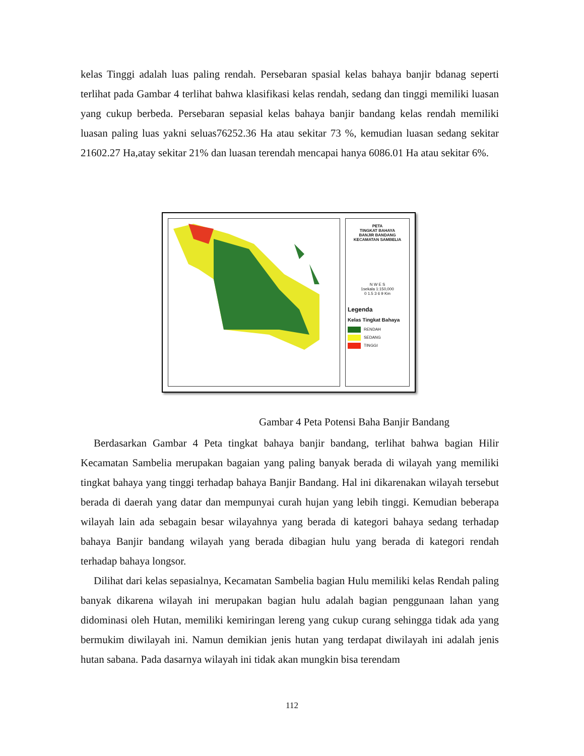kelas Tinggi adalah luas paling rendah. Persebaran spasial kelas bahaya banjir bdanag seperti terlihat pada Gambar 4 terlihat bahwa klasifikasi kelas rendah, sedang dan tinggi memiliki luasan yang cukup berbeda. Persebaran sepasial kelas bahaya banjir bandang kelas rendah memiliki luasan paling luas yakni seluas76252.36 Ha atau sekitar 73 %, kemudian luasan sedang sekitar 21602.27 Ha,atay sekitar 21% dan luasan terendah mencapai hanya 6086.01 Ha atau sekitar 6%.
PETA
TINGKAT BAHAYA
BANJIR BANDANG
KECAMATAN SAMBELIA
N W E S
1sekala 1:150,000
0 1.5 3 6 9 Km
Legenda
Kelas Tingkat Bahaya
RENDAH
SEDANG
TINGGI
Gambar 4 Peta Potensi Baha Banjir Bandang
Berdasarkan Gambar 4 Peta tingkat bahaya banjir bandang, terlihat bahwa bagian Hilir Kecamatan Sambelia merupakan bagaian yang paling banyak berada di wilayah yang memiliki tingkat bahaya yang tinggi terhadap bahaya Banjir Bandang. Hal ini dikarenakan wilayah tersebut berada di daerah yang datar dan mempunyai curah hujan yang lebih tinggi. Kemudian beberapa wilayah lain ada sebagain besar wilayahnya yang berada di kategori bahaya sedang terhadap bahaya Banjir bandang wilayah yang berada dibagian hulu yang berada di kategori rendah terhadap bahaya longsor.
Dilihat dari kelas sepasialnya, Kecamatan Sambelia bagian Hulu memiliki kelas Rendah paling banyak dikarena wilayah ini merupakan bagian hulu adalah bagian penggunaan lahan yang didominasi oleh Hutan, memiliki kemiringan lereng yang cukup curang sehingga tidak ada yang bermukim diwilayah ini. Namun demikian jenis hutan yang terdapat diwilayah ini adalah jenis hutan sabana. Pada dasarnya wilayah ini tidak akan mungkin bisa terendam
112